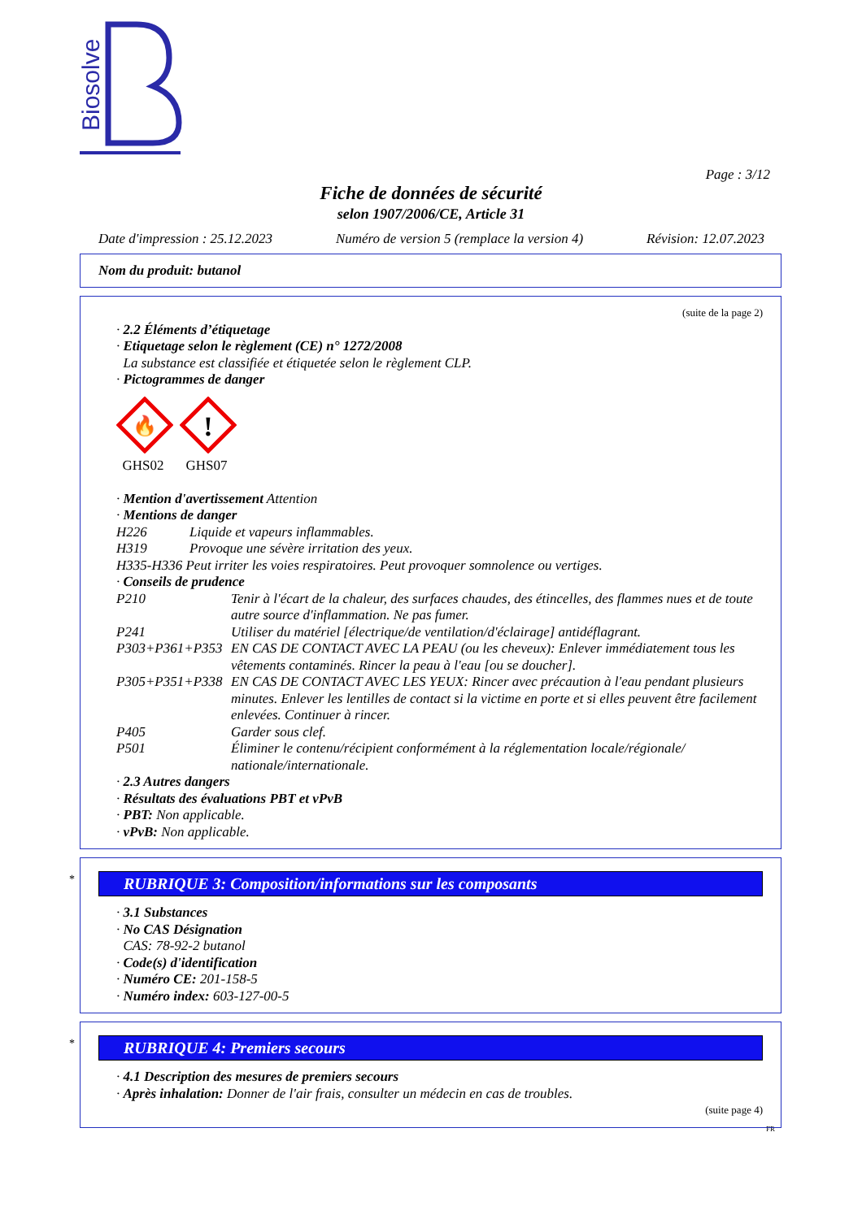Biosolve
Page : 3/12
Fiche de données de sécurité
selon 1907/2006/CE, Article 31
Date d'impression : 25.12.2023 Numéro de version 5 (remplace la version 4) Révision: 12.07.2023
Nom du produit: butanol
(suite de la page 2)
· 2.2 Éléments d’étiquetage
· Etiquetage selon le règlement (CE) n° 1272/2008
La substance est classifiée et étiquetée selon le règlement CLP.
· Pictogrammes de danger
🔥
GHS02
!
GHS07
· Mention d'avertissement Attention
· Mentions de danger
H226 Liquide et vapeurs inflammables.
H319 Provoque une sévère irritation des yeux.
H335-H336 Peut irriter les voies respiratoires. Peut provoquer somnolence ou vertiges.
· Conseils de prudence
P210 Tenir à l'écart de la chaleur, des surfaces chaudes, des étincelles, des flammes nues et de toute autre source d'inflammation. Ne pas fumer.
P241 Utiliser du matériel [électrique/de ventilation/d'éclairage] antidéflagrant.
P303+P361+P353 EN CAS DE CONTACT AVEC LA PEAU (ou les cheveux): Enlever immédiatement tous les vêtements contaminés. Rincer la peau à l'eau [ou se doucher].
P305+P351+P338 EN CAS DE CONTACT AVEC LES YEUX: Rincer avec précaution à l'eau pendant plusieurs minutes. Enlever les lentilles de contact si la victime en porte et si elles peuvent être facilement enlevées. Continuer à rincer.
P405 Garder sous clef.
P501 Éliminer le contenu/récipient conformément à la réglementation locale/régionale/ nationale/internationale.
· 2.3 Autres dangers
· Résultats des évaluations PBT et vPvB
· PBT: Non applicable.
· vPvB: Non applicable.
*
RUBRIQUE 3: Composition/informations sur les composants
· 3.1 Substances
· No CAS Désignation
CAS: 78-92-2 butanol
· Code(s) d'identification
· Numéro CE: 201-158-5
· Numéro index: 603-127-00-5
*
RUBRIQUE 4: Premiers secours
· 4.1 Description des mesures de premiers secours
· Après inhalation: Donner de l'air frais, consulter un médecin en cas de troubles.
(suite page 4)
FR